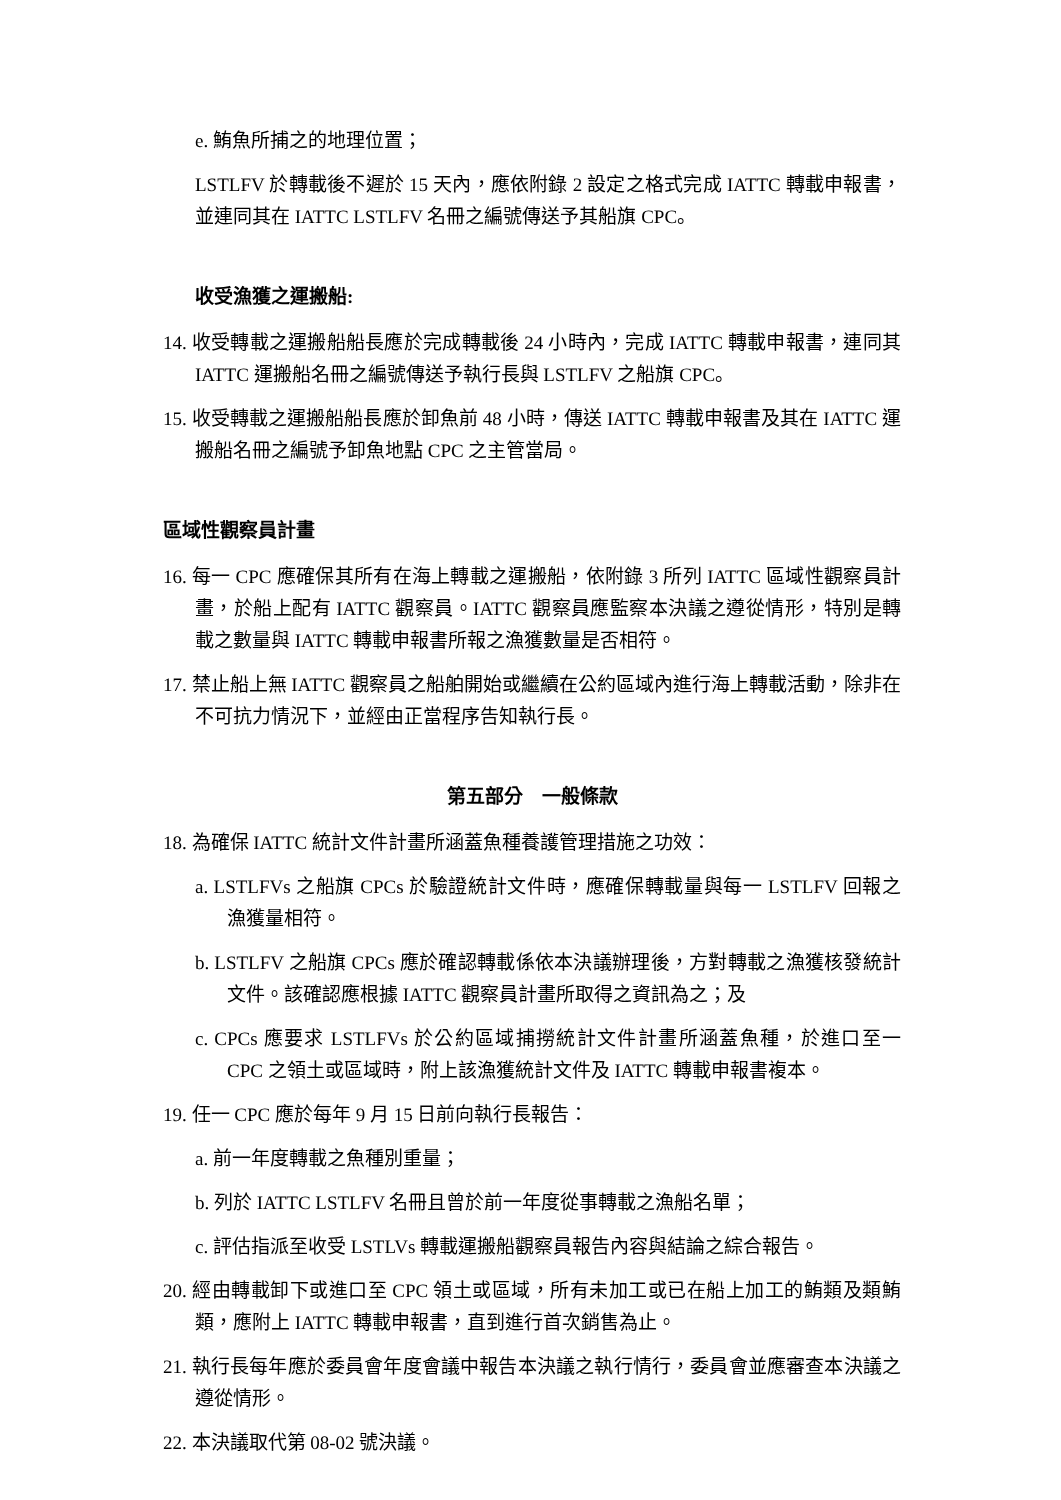e. 鮪魚所捕之的地理位置；
LSTLFV 於轉載後不遲於 15 天內，應依附錄 2 設定之格式完成 IATTC 轉載申報書，並連同其在 IATTC LSTLFV 名冊之編號傳送予其船旗 CPC。
收受漁獲之運搬船:
14. 收受轉載之運搬船船長應於完成轉載後 24 小時內，完成 IATTC 轉載申報書，連同其 IATTC 運搬船名冊之編號傳送予執行長與 LSTLFV 之船旗 CPC。
15. 收受轉載之運搬船船長應於卸魚前 48 小時，傳送 IATTC 轉載申報書及其在 IATTC 運搬船名冊之編號予卸魚地點 CPC 之主管當局。
區域性觀察員計畫
16. 每一 CPC 應確保其所有在海上轉載之運搬船，依附錄 3 所列 IATTC 區域性觀察員計畫，於船上配有 IATTC 觀察員。IATTC 觀察員應監察本決議之遵從情形，特別是轉載之數量與 IATTC 轉載申報書所報之漁獲數量是否相符。
17. 禁止船上無 IATTC 觀察員之船舶開始或繼續在公約區域內進行海上轉載活動，除非在不可抗力情況下，並經由正當程序告知執行長。
第五部分　一般條款
18. 為確保 IATTC 統計文件計畫所涵蓋魚種養護管理措施之功效：
a. LSTLFVs 之船旗 CPCs 於驗證統計文件時，應確保轉載量與每一 LSTLFV 回報之漁獲量相符。
b. LSTLFV 之船旗 CPCs 應於確認轉載係依本決議辦理後，方對轉載之漁獲核發統計文件。該確認應根據 IATTC 觀察員計畫所取得之資訊為之；及
c. CPCs 應要求 LSTLFVs 於公約區域捕撈統計文件計畫所涵蓋魚種，於進口至一 CPC 之領土或區域時，附上該漁獲統計文件及 IATTC 轉載申報書複本。
19. 任一 CPC 應於每年 9 月 15 日前向執行長報告：
a. 前一年度轉載之魚種別重量；
b. 列於 IATTC LSTLFV 名冊且曾於前一年度從事轉載之漁船名單；
c. 評估指派至收受 LSTLVs 轉載運搬船觀察員報告內容與結論之綜合報告。
20. 經由轉載卸下或進口至 CPC 領土或區域，所有未加工或已在船上加工的鮪類及類鮪類，應附上 IATTC 轉載申報書，直到進行首次銷售為止。
21. 執行長每年應於委員會年度會議中報告本決議之執行情行，委員會並應審查本決議之遵從情形。
22. 本決議取代第 08-02 號決議。